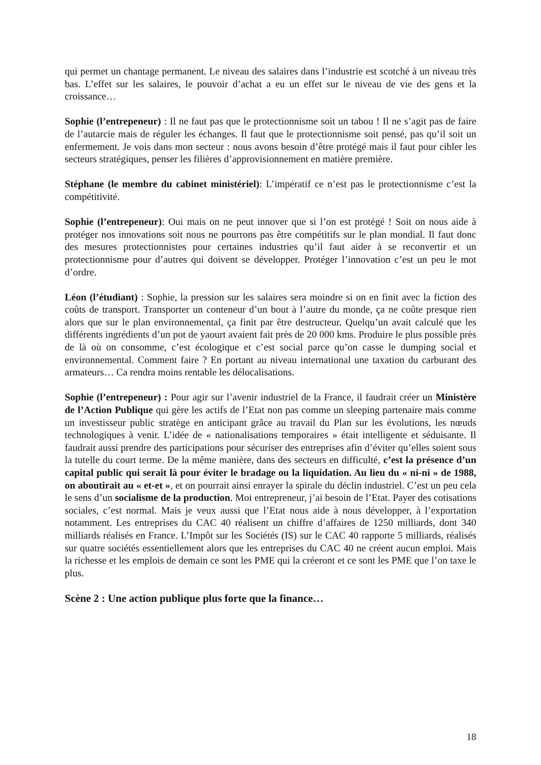qui permet un chantage permanent. Le niveau des salaires dans l’industrie est scotché à un niveau très bas. L’effet sur les salaires, le pouvoir d’achat a eu un effet sur le niveau de vie des gens et la croissance…
Sophie (l’entrepeneur) : Il ne faut pas que le protectionnisme soit un tabou ! Il ne s’agit pas de faire de l’autarcie mais de réguler les échanges. Il faut que le protectionnisme soit pensé, pas qu’il soit un enfermement. Je vois dans mon secteur : nous avons besoin d’être protégé mais il faut pour cibler les secteurs stratégiques, penser les filières d’approvisionnement en matière première.
Stéphane (le membre du cabinet ministériel): L’impératif ce n’est pas le protectionnisme c’est la compétitivité.
Sophie (l’entrepeneur): Oui mais on ne peut innover que si l’on est protégé ! Soit on nous aide à protéger nos innovations soit nous ne pourrons pas être compétitifs sur le plan mondial. Il faut donc des mesures protectionnistes pour certaines industries qu’il faut aider à se reconvertir et un protectionnisme pour d’autres qui doivent se développer. Protéger l’innovation c’est un peu le mot d’ordre.
Léon (l’étudiant) : Sophie, la pression sur les salaires sera moindre si on en finit avec la fiction des coûts de transport. Transporter un conteneur d’un bout à l’autre du monde, ça ne coûte presque rien alors que sur le plan environnemental, ça finit par être destructeur. Quelqu’un avait calculé que les différents ingrédients d’un pot de yaourt avaient fait près de 20 000 kms. Produire le plus possible près de là où on consomme, c’est écologique et c’est social parce qu’on casse le dumping social et environnemental. Comment faire ? En portant au niveau international une taxation du carburant des armateurs… Ca rendra moins rentable les délocalisations.
Sophie (l’entrepeneur) : Pour agir sur l’avenir industriel de la France, il faudrait créer un Ministère de l’Action Publique qui gère les actifs de l’Etat non pas comme un sleeping partenaire mais comme un investisseur public stratège en anticipant grâce au travail du Plan sur les évolutions, les nœuds technologiques à venir. L’idée de « nationalisations temporaires » était intelligente et séduisante. Il faudrait aussi prendre des participations pour sécuriser des entreprises afin d’éviter qu’elles soient sous la tutelle du court terme. De la même manière, dans des secteurs en difficulté, c’est la présence d’un capital public qui serait là pour éviter le bradage ou la liquidation. Au lieu du « ni-ni » de 1988, on aboutirait au « et-et », et on pourrait ainsi enrayer la spirale du déclin industriel. C’est un peu cela le sens d’un socialisme de la production. Moi entrepreneur, j’ai besoin de l’Etat. Payer des cotisations sociales, c’est normal. Mais je veux aussi que l’Etat nous aide à nous développer, à l’exportation notamment. Les entreprises du CAC 40 réalisent un chiffre d’affaires de 1250 milliards, dont 340 milliards réalisés en France. L’Impôt sur les Sociétés (IS) sur le CAC 40 rapporte 5 milliards, réalisés sur quatre sociétés essentiellement alors que les entreprises du CAC 40 ne créent aucun emploi. Mais la richesse et les emplois de demain ce sont les PME qui la créeront et ce sont les PME que l’on taxe le plus.
Scène 2 : Une action publique plus forte que la finance…
18